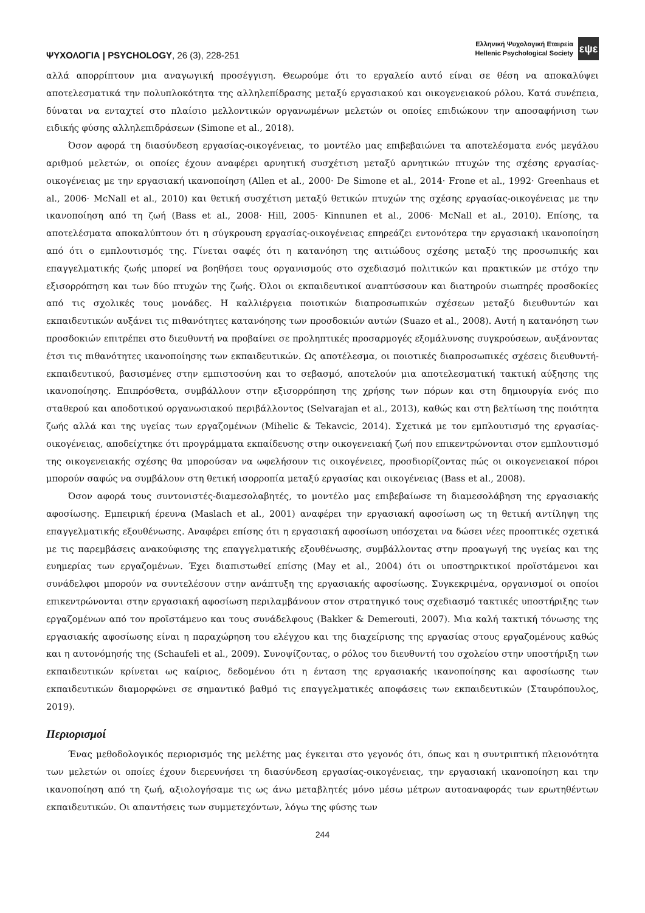ΨΥΧΟΛΟΓΙΑ | PSYCHOLOGY, 26 (3), 228-251
Ελληνική Ψυχολογική Εταιρεία
Hellenic Psychological Society
εψε
αλλά απορρίπτουν μια αναγωγική προσέγγιση. Θεωρούμε ότι το εργαλείο αυτό είναι σε θέση να αποκαλύψει αποτελεσματικά την πολυπλοκότητα της αλληλεπίδρασης μεταξύ εργασιακού και οικογενειακού ρόλου. Κατά συνέπεια, δύναται να ενταχτεί στο πλαίσιο μελλοντικών οργανωμένων μελετών οι οποίες επιδιώκουν την αποσαφήνιση των ειδικής φύσης αλληλεπιδράσεων (Simone et al., 2018).
Όσον αφορά τη διασύνδεση εργασίας-οικογένειας, το μοντέλο μας επιβεβαιώνει τα αποτελέσματα ενός μεγάλου αριθμού μελετών, οι οποίες έχουν αναφέρει αρνητική συσχέτιση μεταξύ αρνητικών πτυχών της σχέσης εργασίας-οικογένειας με την εργασιακή ικανοποίηση (Allen et al., 2000· De Simone et al., 2014· Frone et al., 1992· Greenhaus et al., 2006· McNall et al., 2010) και θετική συσχέτιση μεταξύ θετικών πτυχών της σχέσης εργασίας-οικογένειας με την ικανοποίηση από τη ζωή (Bass et al., 2008· Hill, 2005· Kinnunen et al., 2006· McNall et al., 2010). Επίσης, τα αποτελέσματα αποκαλύπτουν ότι η σύγκρουση εργασίας-οικογένειας επηρεάζει εντονότερα την εργασιακή ικανοποίηση από ότι ο εμπλουτισμός της. Γίνεται σαφές ότι η κατανόηση της αιτιώδους σχέσης μεταξύ της προσωπικής και επαγγελματικής ζωής μπορεί να βοηθήσει τους οργανισμούς στο σχεδιασμό πολιτικών και πρακτικών με στόχο την εξισορρόπηση και των δύο πτυχών της ζωής. Όλοι οι εκπαιδευτικοί αναπτύσσουν και διατηρούν σιωπηρές προσδοκίες από τις σχολικές τους μονάδες. Η καλλιέργεια ποιοτικών διαπροσωπικών σχέσεων μεταξύ διευθυντών και εκπαιδευτικών αυξάνει τις πιθανότητες κατανόησης των προσδοκιών αυτών (Suazo et al., 2008). Αυτή η κατανόηση των προσδοκιών επιτρέπει στο διευθυντή να προβαίνει σε προληπτικές προσαρμογές εξομάλυνσης συγκρούσεων, αυξάνοντας έτσι τις πιθανότητες ικανοποίησης των εκπαιδευτικών. Ως αποτέλεσμα, οι ποιοτικές διαπροσωπικές σχέσεις διευθυντή-εκπαιδευτικού, βασισμένες στην εμπιστοσύνη και το σεβασμό, αποτελούν μια αποτελεσματική τακτική αύξησης της ικανοποίησης. Επιπρόσθετα, συμβάλλουν στην εξισορρόπηση της χρήσης των πόρων και στη δημιουργία ενός πιο σταθερού και αποδοτικού οργανωσιακού περιβάλλοντος (Selvarajan et al., 2013), καθώς και στη βελτίωση της ποιότητα ζωής αλλά και της υγείας των εργαζομένων (Mihelic & Tekavcic, 2014). Σχετικά με τον εμπλουτισμό της εργασίας-οικογένειας, αποδείχτηκε ότι προγράμματα εκπαίδευσης στην οικογενειακή ζωή που επικεντρώνονται στον εμπλουτισμό της οικογενειακής σχέσης θα μπορούσαν να ωφελήσουν τις οικογένειες, προσδιορίζοντας πώς οι οικογενειακοί πόροι μπορούν σαφώς να συμβάλουν στη θετική ισορροπία μεταξύ εργασίας και οικογένειας (Bass et al., 2008).
Όσον αφορά τους συντονιστές-διαμεσολαβητές, το μοντέλο μας επιβεβαίωσε τη διαμεσολάβηση της εργασιακής αφοσίωσης. Εμπειρική έρευνα (Maslach et al., 2001) αναφέρει την εργασιακή αφοσίωση ως τη θετική αντίληψη της επαγγελματικής εξουθένωσης. Αναφέρει επίσης ότι η εργασιακή αφοσίωση υπόσχεται να δώσει νέες προοπτικές σχετικά με τις παρεμβάσεις ανακούφισης της επαγγελματικής εξουθένωσης, συμβάλλοντας στην προαγωγή της υγείας και της ευημερίας των εργαζομένων. Έχει διαπιστωθεί επίσης (May et al., 2004) ότι οι υποστηρικτικοί προϊστάμενοι και συνάδελφοι μπορούν να συντελέσουν στην ανάπτυξη της εργασιακής αφοσίωσης. Συγκεκριμένα, οργανισμοί οι οποίοι επικεντρώνονται στην εργασιακή αφοσίωση περιλαμβάνουν στον στρατηγικό τους σχεδιασμό τακτικές υποστήριξης των εργαζομένων από τον προϊστάμενο και τους συνάδελφους (Bakker & Demerouti, 2007). Μια καλή τακτική τόνωσης της εργασιακής αφοσίωσης είναι η παραχώρηση του ελέγχου και της διαχείρισης της εργασίας στους εργαζομένους καθώς και η αυτονόμησής της (Schaufeli et al., 2009). Συνοψίζοντας, ο ρόλος του διευθυντή του σχολείου στην υποστήριξη των εκπαιδευτικών κρίνεται ως καίριος, δεδομένου ότι η ένταση της εργασιακής ικανοποίησης και αφοσίωσης των εκπαιδευτικών διαμορφώνει σε σημαντικό βαθμό τις επαγγελματικές αποφάσεις των εκπαιδευτικών (Σταυρόπουλος, 2019).
Περιορισμοί
Ένας μεθοδολογικός περιορισμός της μελέτης μας έγκειται στο γεγονός ότι, όπως και η συντριπτική πλειονότητα των μελετών οι οποίες έχουν διερευνήσει τη διασύνδεση εργασίας-οικογένειας, την εργασιακή ικανοποίηση και την ικανοποίηση από τη ζωή, αξιολογήσαμε τις ως άνω μεταβλητές μόνο μέσω μέτρων αυτοαναφοράς των ερωτηθέντων εκπαιδευτικών. Οι απαντήσεις των συμμετεχόντων, λόγω της φύσης των
244